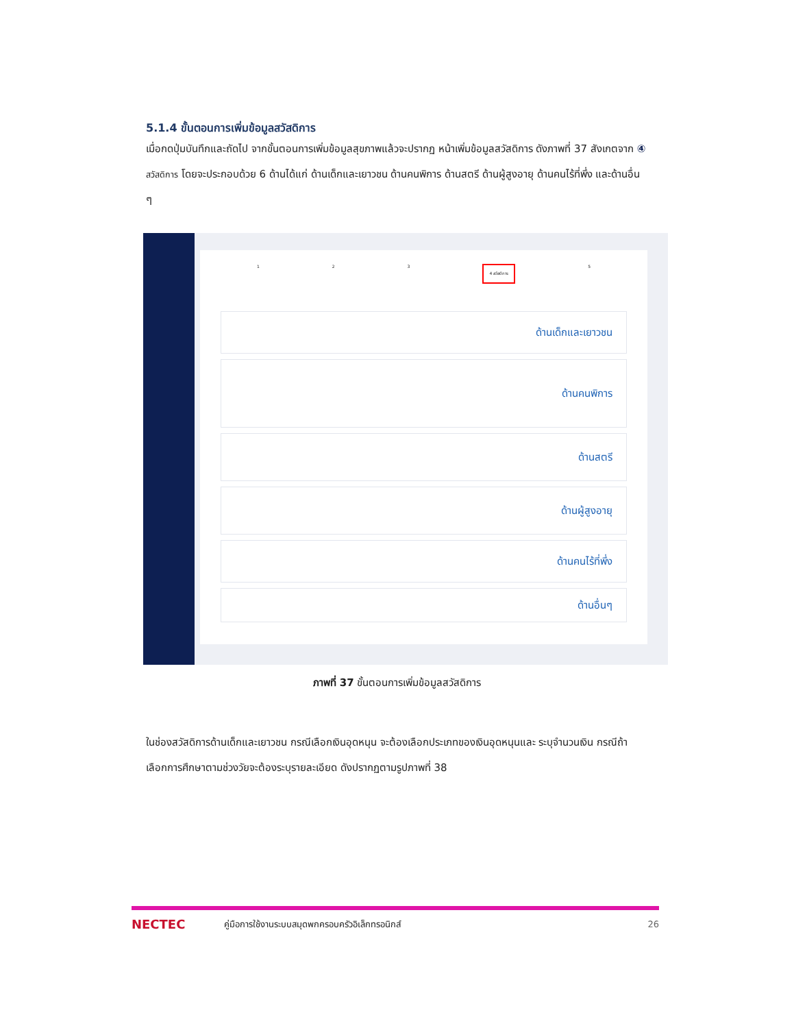5.1.4 ขั้นตอนการเพิ่มข้อมูลสวัสดิการ
เมื่อกดปุ่มบันทึกและถัดไป จากขั้นตอนการเพิ่มข้อมูลสุขภาพแล้วจะปรากฏ หน้าเพิ่มข้อมูลสวัสดิการ ดังภาพที่ 37 สังเกตจาก ④ สวัสดิการ โดยจะประกอบด้วย 6 ด้านได้แก่ ด้านเด็กและเยาวชน ด้านคนพิการ ด้านสตรี ด้านผู้สูงอายุ ด้านคนไร้ที่พึ่ง และด้านอื่น ๆ
1 2 3 4 สวัสดิการ 5
ด้านเด็กและเยาวชน
ด้านคนพิการ
ด้านสตรี
ด้านผู้สูงอายุ
ด้านคนไร้ที่พึ่ง
ด้านอื่นๆ
ภาพที่ 37 ขั้นตอนการเพิ่มข้อมูลสวัสดิการ
ในช่องสวัสดิการด้านเด็กและเยาวชน กรณีเลือกเงินอุดหนุน จะต้องเลือกประเภทของเงินอุดหนุนและ ระบุจำนวนเงิน กรณีถ้าเลือกการศึกษาตามช่วงวัยจะต้องระบุรายละเอียด ดังปรากฏตามรูปภาพที่ 38
NECTEC คู่มือการใช้งานระบบสมุดพกครอบครัวอิเล็กทรอนิกส์ 26